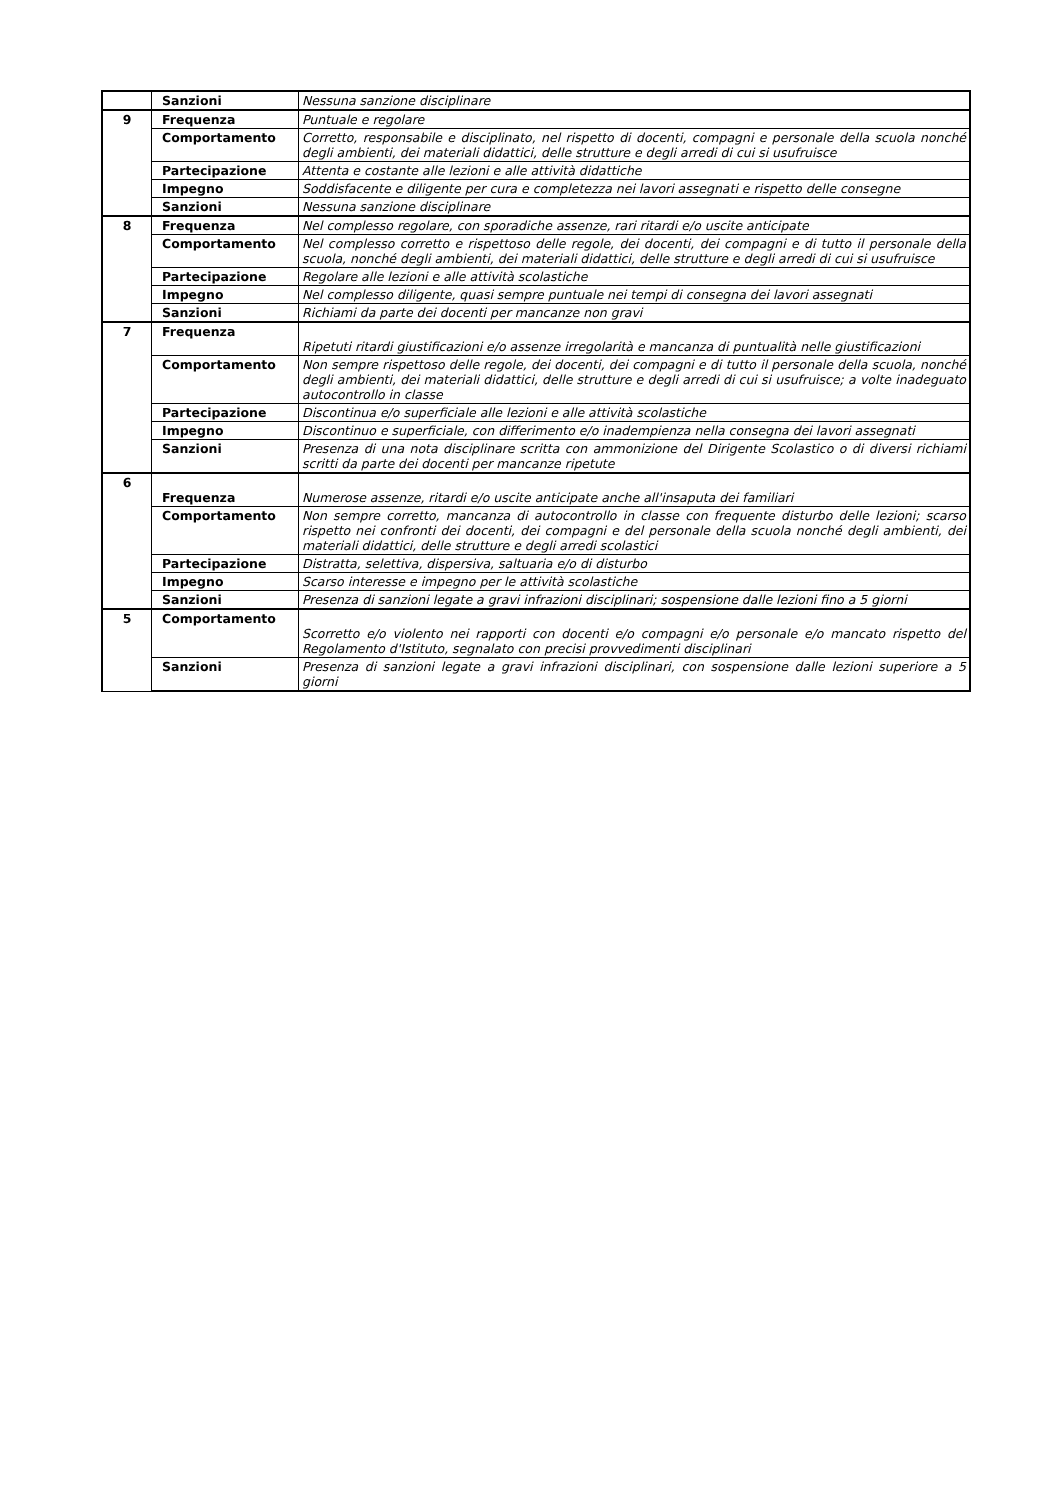| | Sanzioni | Nessuna sanzione disciplinare |
| 9 | Frequenza | Puntuale e regolare |
| | Comportamento | Corretto, responsabile e disciplinato, nel rispetto di docenti, compagni e personale della scuola nonché degli ambienti, dei materiali didattici, delle strutture e degli arredi di cui si usufruisce |
| | Partecipazione | Attenta e costante alle lezioni e alle attività didattiche |
| | Impegno | Soddisfacente e diligente per cura e completezza nei lavori assegnati e rispetto delle consegne |
| | Sanzioni | Nessuna sanzione disciplinare |
| 8 | Frequenza | Nel complesso regolare, con sporadiche assenze, rari ritardi e/o uscite anticipate |
| | Comportamento | Nel complesso corretto e rispettoso delle regole, dei docenti, dei compagni e di tutto il personale della scuola, nonché degli ambienti, dei materiali didattici, delle strutture e degli arredi di cui si usufruisce |
| | Partecipazione | Regolare alle lezioni e alle attività scolastiche |
| | Impegno | Nel complesso diligente, quasi sempre puntuale nei tempi di consegna dei lavori assegnati |
| | Sanzioni | Richiami da parte dei docenti per mancanze non gravi |
| 7 | Frequenza | Ripetuti ritardi giustificazioni e/o assenze irregolarità e mancanza di puntualità nelle giustificazioni |
| | Comportamento | Non sempre rispettoso delle regole, dei docenti, dei compagni e di tutto il personale della scuola, nonché degli ambienti, dei materiali didattici, delle strutture e degli arredi di cui si usufruisce; a volte inadeguato autocontrollo in classe |
| | Partecipazione | Discontinua e/o superficiale alle lezioni e alle attività scolastiche |
| | Impegno | Discontinuo e superficiale, con differimento e/o inadempienza nella consegna dei lavori assegnati |
| | Sanzioni | Presenza di una nota disciplinare scritta con ammonizione del Dirigente Scolastico o di diversi richiami scritti da parte dei docenti per mancanze ripetute |
| 6 | Frequenza | Numerose assenze, ritardi e/o uscite anticipate anche all'insaputa dei familiari |
| | Comportamento | Non sempre corretto, mancanza di autocontrollo in classe con frequente disturbo delle lezioni; scarso rispetto nei confronti dei docenti, dei compagni e del personale della scuola nonché degli ambienti, dei materiali didattici, delle strutture e degli arredi scolastici |
| | Partecipazione | Distratta, selettiva, dispersiva, saltuaria e/o di disturbo |
| | Impegno | Scarso interesse e impegno per le attività scolastiche |
| | Sanzioni | Presenza di sanzioni legate a gravi infrazioni disciplinari; sospensione dalle lezioni fino a 5 giorni |
| 5 | Comportamento | Scorretto e/o violento nei rapporti con docenti e/o compagni e/o personale e/o mancato rispetto del Regolamento d'Istituto, segnalato con precisi provvedimenti disciplinari |
| | Sanzioni | Presenza di sanzioni legate a gravi infrazioni disciplinari, con sospensione dalle lezioni superiore a 5 giorni |